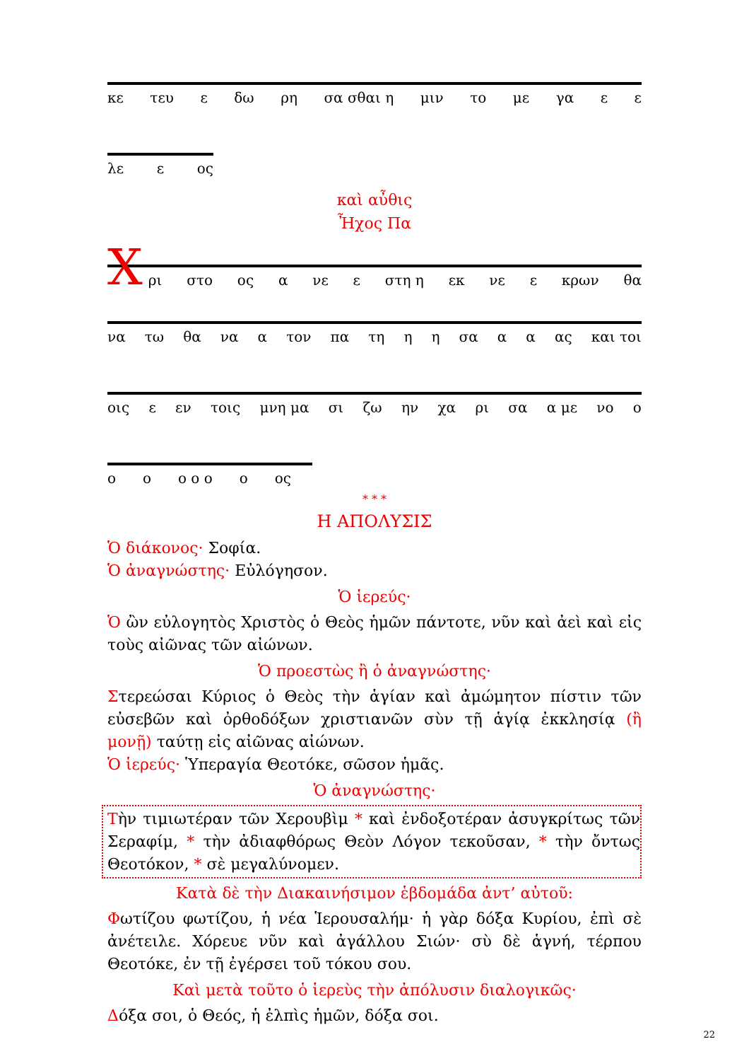κε τευ ε δω ρη σα σθαι η μιν το με γα ε ε
λε ε ος
καὶ αὖθις
Ἦχος Πα
Χ
ρι στο ος α νε ε στη η εκ νε ε κρων θα
να τω θα να α τον πα τη η η σα α α ας και τοι
οις ε εν τοις μνη μα σι ζω ην χα ρι σα α με νο ο
ο ο ο ο ο ο ος
* * *
Η ΑΠΟΛΥΣΙΣ
Ὁ διάκονος· Σοφία.
Ὁ ἀναγνώστης· Εὐλόγησον.
Ὁ ἱερεύς·
Ὁ ὢν εὐλογητὸς Χριστὸς ὁ Θεὸς ἡμῶν πάντοτε, νῦν καὶ ἀεὶ καὶ εἰς τοὺς αἰῶνας τῶν αἰώνων.
Ὁ προεστὼς ἢ ὁ ἀναγνώστης·
Στερεώσαι Κύριος ὁ Θεὸς τὴν ἁγίαν καὶ ἀμώμητον πίστιν τῶν εὐσεβῶν καὶ ὀρθοδόξων χριστιανῶν σὺν τῇ ἁγίᾳ ἐκκλησίᾳ (ἢ μονῇ) ταύτῃ εἰς αἰῶνας αἰώνων.
Ὁ ἱερεύς· Ὑπεραγία Θεοτόκε, σῶσον ἡμᾶς.
Ὁ ἀναγνώστης·
Τὴν τιμιωτέραν τῶν Χερουβὶμ * καὶ ἐνδοξοτέραν ἀσυγκρίτως τῶν Σεραφίμ, * τὴν ἀδιαφθόρως Θεὸν Λόγον τεκοῦσαν, * τὴν ὄντως Θεοτόκον, * σὲ μεγαλύνομεν.
Κατὰ δὲ τὴν Διακαινήσιμον ἑβδομάδα ἀντ’ αὐτοῦ:
Φωτίζου φωτίζου, ἡ νέα Ἱερουσαλήμ· ἡ γὰρ δόξα Κυρίου, ἐπὶ σὲ ἀνέτειλε. Χόρευε νῦν καὶ ἀγάλλου Σιών· σὺ δὲ ἁγνή, τέρπου Θεοτόκε, ἐν τῇ ἐγέρσει τοῦ τόκου σου.
Καὶ μετὰ τοῦτο ὁ ἱερεὺς τὴν ἀπόλυσιν διαλογικῶς·
Δόξα σοι, ὁ Θεός, ἡ ἐλπὶς ἡμῶν, δόξα σοι.
22